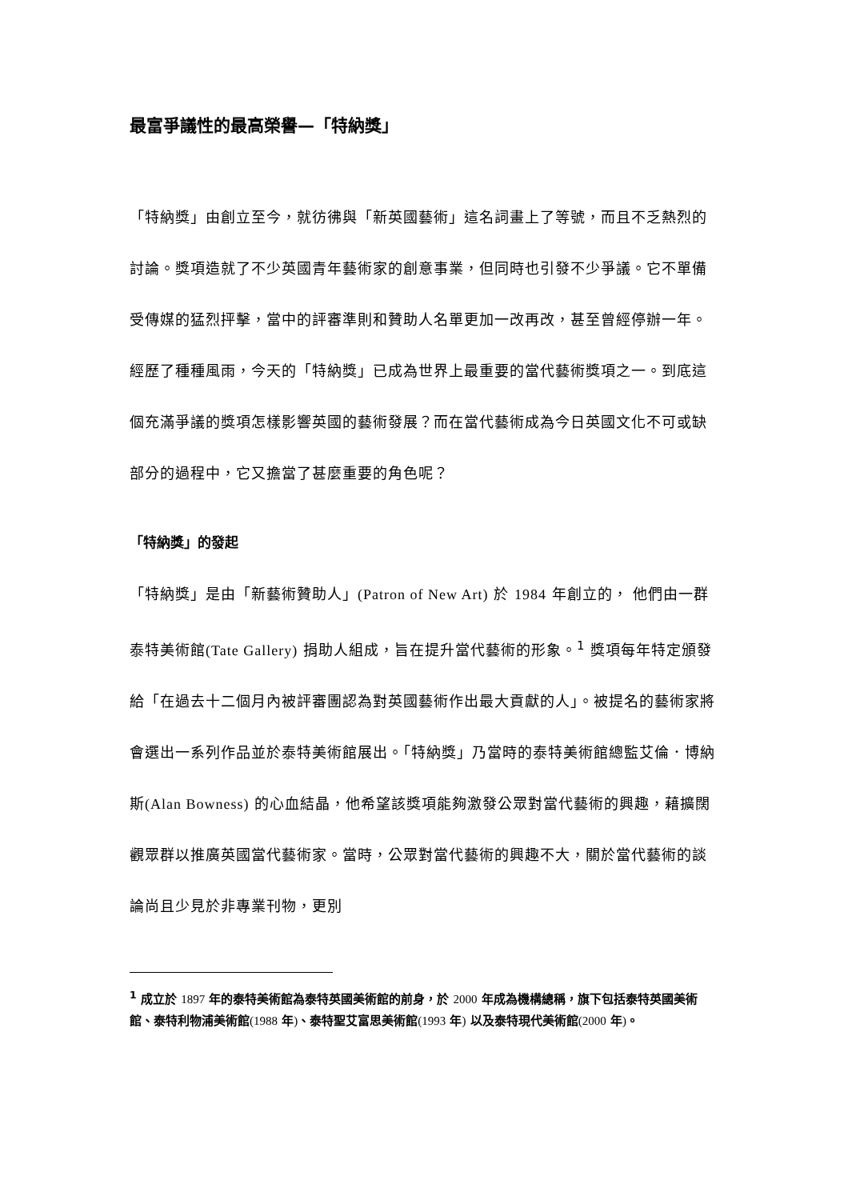最富爭議性的最高榮譽—「特納獎」
「特納獎」由創立至今，就彷彿與「新英國藝術」這名詞畫上了等號，而且不乏熱烈的討論。獎項造就了不少英國青年藝術家的創意事業，但同時也引發不少爭議。它不單備受傳媒的猛烈抨擊，當中的評審準則和贊助人名單更加一改再改，甚至曾經停辦一年。經歷了種種風雨，今天的「特納獎」已成為世界上最重要的當代藝術獎項之一。到底這個充滿爭議的獎項怎樣影響英國的藝術發展？而在當代藝術成為今日英國文化不可或缺部分的過程中，它又擔當了甚麼重要的角色呢？
「特納獎」的發起
「特納獎」是由「新藝術贊助人」(Patron of New Art) 於 1984 年創立的， 他們由一群泰特美術館(Tate Gallery) 捐助人組成，旨在提升當代藝術的形象。<sup>1</sup> 獎項每年特定頒發給「在過去十二個月內被評審團認為對英國藝術作出最大貢獻的人」。被提名的藝術家將會選出一系列作品並於泰特美術館展出。「特納獎」乃當時的泰特美術館總監艾倫．博納斯(Alan Bowness) 的心血結晶，他希望該獎項能夠激發公眾對當代藝術的興趣，藉擴闊觀眾群以推廣英國當代藝術家。當時，公眾對當代藝術的興趣不大，關於當代藝術的談論尚且少見於非專業刊物，更別
<sup>1</sup> 成立於 1897 年的泰特美術館為泰特英國美術館的前身，於 2000 年成為機構總稱，旗下包括泰特英國美術館、泰特利物浦美術館(1988 年)、泰特聖艾富思美術館(1993 年) 以及泰特現代美術館(2000 年)。